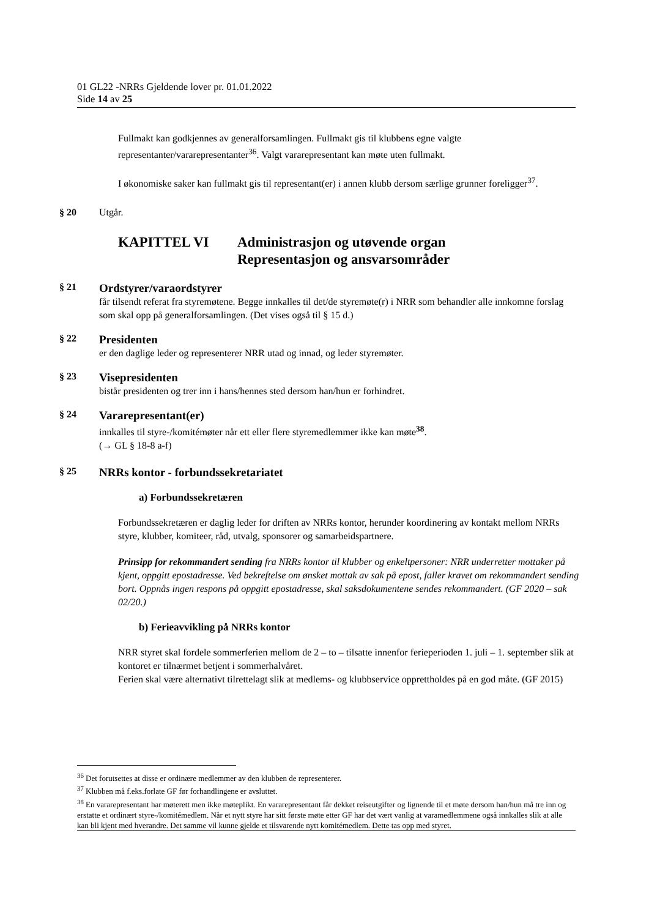01 GL22 -NRRs Gjeldende lover pr. 01.01.2022
Side 14 av 25
Fullmakt kan godkjennes av generalforsamlingen. Fullmakt gis til klubbens egne valgte representanter/vararepresentanter<sup>36</sup>. Valgt vararepresentant kan møte uten fullmakt.
I økonomiske saker kan fullmakt gis til representant(er) i annen klubb dersom særlige grunner foreligger<sup>37</sup>.
§ 20 Utgår.
KAPITTEL VI Administrasjon og utøvende organ
Representasjon og ansvarsområder
§ 21 Ordstyrer/varaordstyrer
får tilsendt referat fra styremøtene. Begge innkalles til det/de styremøte(r) i NRR som behandler alle innkomne forslag som skal opp på generalforsamlingen. (Det vises også til § 15 d.)
§ 22 Presidenten
er den daglige leder og representerer NRR utad og innad, og leder styremøter.
§ 23 Visepresidenten
bistår presidenten og trer inn i hans/hennes sted dersom han/hun er forhindret.
§ 24 Vararepresentant(er)
innkalles til styre-/komitémøter når ett eller flere styremedlemmer ikke kan møte<sup>38</sup>.
(→ GL § 18-8 a-f)
§ 25 NRRs kontor - forbundssekretariatet
a) Forbundssekretæren
Forbundssekretæren er daglig leder for driften av NRRs kontor, herunder koordinering av kontakt mellom NRRs styre, klubber, komiteer, råd, utvalg, sponsorer og samarbeidspartnere.
Prinsipp for rekommandert sending fra NRRs kontor til klubber og enkeltpersoner: NRR underretter mottaker på kjent, oppgitt epostadresse. Ved bekreftelse om ønsket mottak av sak på epost, faller kravet om rekommandert sending bort. Oppnås ingen respons på oppgitt epostadresse, skal saksdokumentene sendes rekommandert. (GF 2020 – sak 02/20.)
b) Ferieavvikling på NRRs kontor
NRR styret skal fordele sommerferien mellom de 2 – to – tilsatte innenfor ferieperioden 1. juli – 1. september slik at kontoret er tilnærmet betjent i sommerhalvåret.
Ferien skal være alternativt tilrettelagt slik at medlems- og klubbservice opprettholdes på en god måte. (GF 2015)
<sup>36</sup> Det forutsettes at disse er ordinære medlemmer av den klubben de representerer.
<sup>37</sup> Klubben må f.eks.forlate GF før forhandlingene er avsluttet.
<sup>38</sup> En vararepresentant har møterett men ikke møteplikt. En vararepresentant får dekket reiseutgifter og lignende til et møte dersom han/hun må tre inn og erstatte et ordinært styre-/komitémedlem. Når et nytt styre har sitt første møte etter GF har det vært vanlig at varamedlemmene også innkalles slik at alle kan bli kjent med hverandre. Det samme vil kunne gjelde et tilsvarende nytt komitémedlem. Dette tas opp med styret.